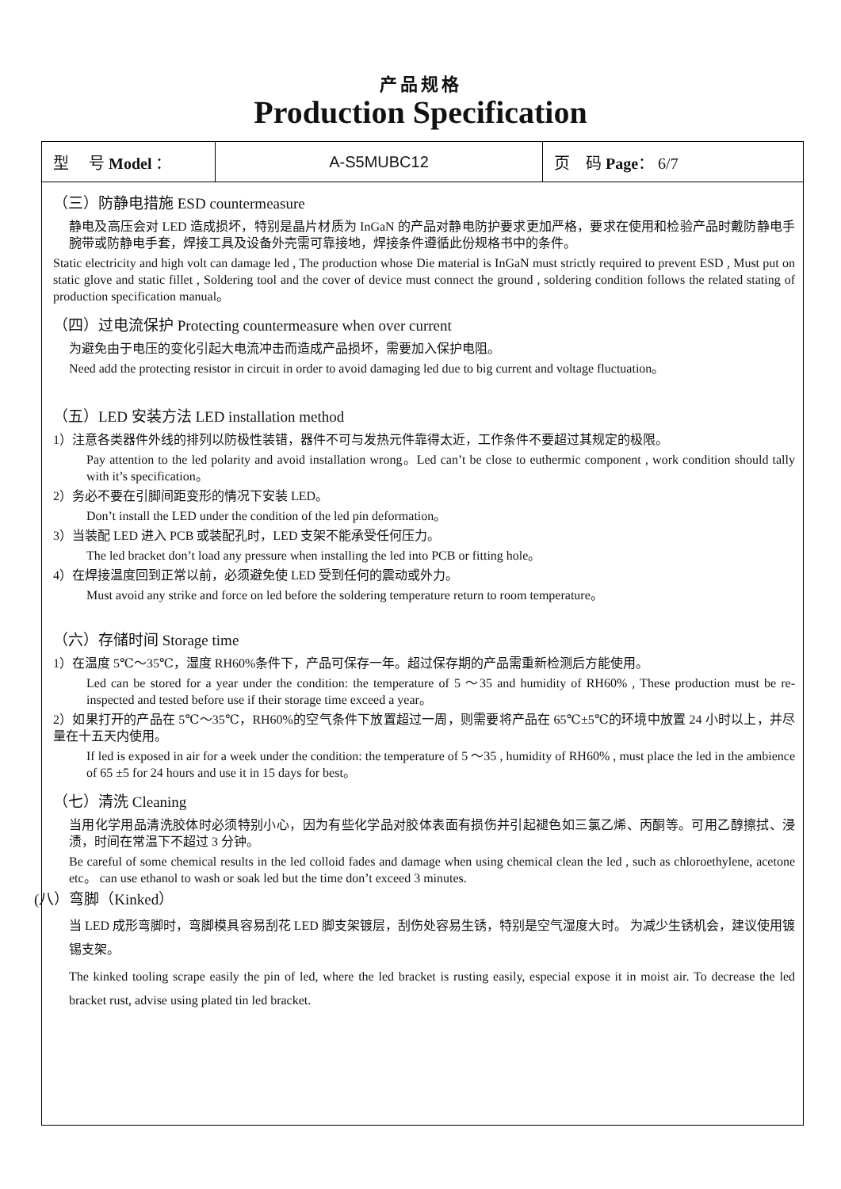产品规格
Production Specification
| 型 号 Model ： | A-S5MUBC12 | 页 码 Page ： 6/7 |
（三）防静电措施 ESD countermeasure
静电及高压会对 LED 造成损坏，特别是晶片材质为 InGaN 的产品对静电防护要求更加严格，要求在使用和检验产品时戴防静电手腕带或防静电手套，焊接工具及设备外壳需可靠接地，焊接条件遵循此份规格书中的条件。
Static electricity and high volt can damage led , The production whose Die material is InGaN must strictly required to prevent ESD , Must put on static glove and static fillet , Soldering tool and the cover of device must connect the ground , soldering condition follows the related stating of production specification manual。
（四）过电流保护 Protecting countermeasure when over current
为避免由于电压的变化引起大电流冲击而造成产品损坏，需要加入保护电阻。
Need add the protecting resistor in circuit in order to avoid damaging led due to big current and voltage fluctuation。
（五）LED 安装方法 LED installation method
1）注意各类器件外线的排列以防极性装错，器件不可与发热元件靠得太近，工作条件不要超过其规定的极限。
Pay attention to the led polarity and avoid installation wrong。Led can’t be close to euthermic component , work condition should tally with it’s specification。
2）务必不要在引脚间距变形的情况下安装 LED。
Don’t install the LED under the condition of the led pin deformation。
3）当装配 LED 进入 PCB 或装配孔时，LED 支架不能承受任何压力。
The led bracket don’t load any pressure when installing the led into PCB or fitting hole。
4）在焊接温度回到正常以前，必须避免使 LED 受到任何的震动或外力。
Must avoid any strike and force on led before the soldering temperature return to room temperature。
（六）存储时间 Storage time
1）在温度 5℃～35℃，湿度 RH60%条件下，产品可保存一年。超过保存期的产品需重新检测后方能使用。
Led can be stored for a year under the condition: the temperature of 5 ～35 and humidity of RH60% , These production must be re-inspected and tested before use if their storage time exceed a year。
2）如果打开的产品在 5℃～35℃，RH60%的空气条件下放置超过一周，则需要将产品在 65℃±5℃的环境中放置 24 小时以上，并尽量在十五天内使用。
If led is exposed in air for a week under the condition: the temperature of 5 ～35 , humidity of RH60% , must place the led in the ambience of 65 ±5 for 24 hours and use it in 15 days for best。
（七）清洗 Cleaning
当用化学用品清洗胶体时必须特别小心，因为有些化学品对胶体表面有损伤并引起褪色如三氯乙烯、丙酮等。可用乙醇擦拭、浸渍，时间在常温下不超过 3 分钟。
Be careful of some chemical results in the led colloid fades and damage when using chemical clean the led , such as chloroethylene, acetone etc。 can use ethanol to wash or soak led but the time don’t exceed 3 minutes.
(八）弯脚（Kinked）
当 LED 成形弯脚时，弯脚模具容易刮花 LED 脚支架镀层，刮伤处容易生锈，特别是空气湿度大时。 为减少生锈机会，建议使用镀锡支架。
The kinked tooling scrape easily the pin of led, where the led bracket is rusting easily, especial expose it in moist air. To decrease the led bracket rust, advise using plated tin led bracket.